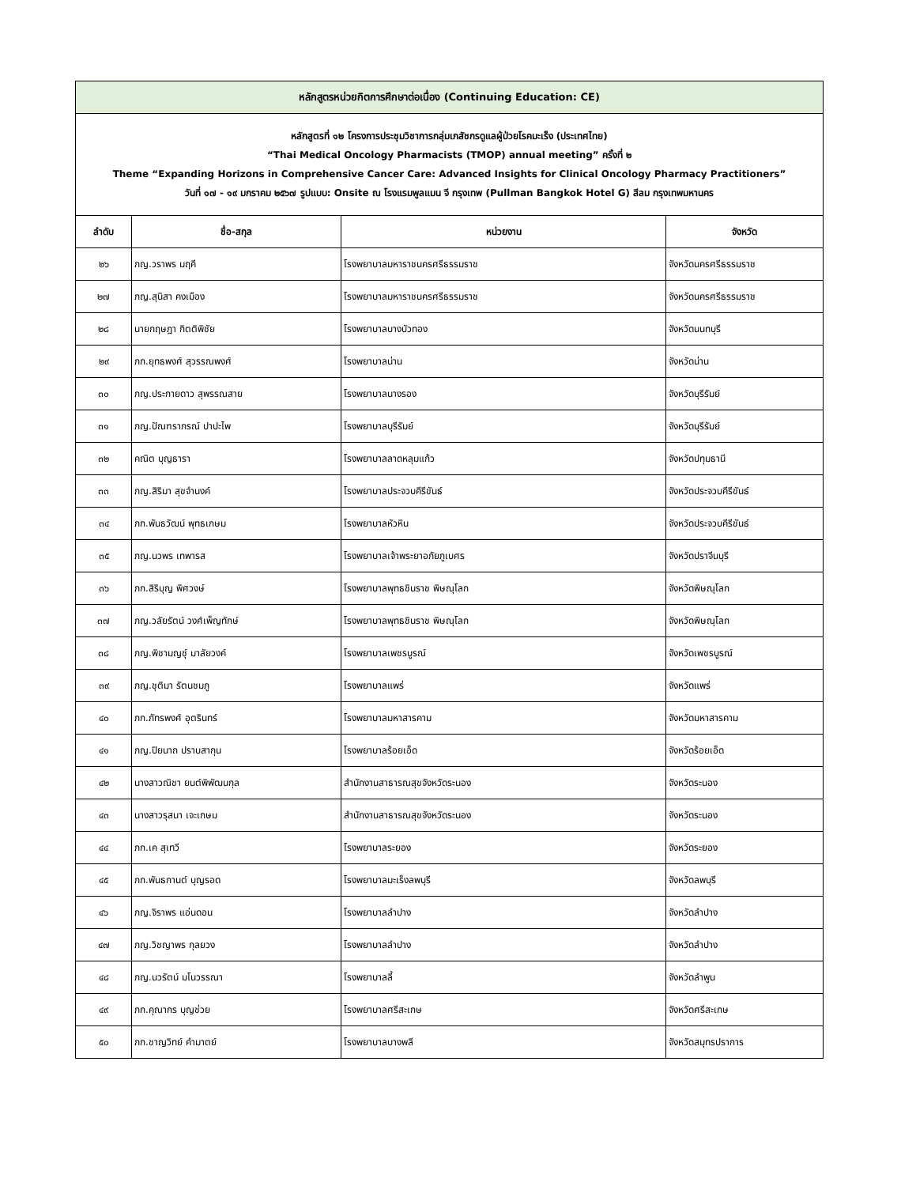| หลักสูตรหน่วยกิตการศึกษาต่อเนื่อง (Continuing Education: CE) | | | |
| หลักสูตรที่ ๑๒ โครงการประชุมวิชาการกลุ่มเภสัชกรดูแลผู้ป่วยโรคมะเร็ง (ประเทศไทย) “Thai Medical Oncology Pharmacists (TMOP) annual meeting” ครั้งที่ ๒ Theme “Expanding Horizons in Comprehensive Cancer Care: Advanced Insights for Clinical Oncology Pharmacy Practitioners” วันที่ ๑๗ - ๑๙ มกราคม ๒๕๖๗ รูปแบบ: Onsite ณ โรงแรมพูลแมน จี กรุงเทพ (Pullman Bangkok Hotel G) สีลม กรุงเทพมหานคร | | | |
| ลำดับ | ชื่อ-สกุล | หน่วยงาน | จังหวัด |
| ๒๖ | ภญ.วราพร มฤคี | โรงพยาบาลมหาราชนครศรีธรรมราช | จังหวัดนครศรีธรรมราช |
| ๒๗ | ภญ.สุนิสา คงเมือง | โรงพยาบาลมหาราชนครศรีธรรมราช | จังหวัดนครศรีธรรมราช |
| ๒๘ | นายกฤษฎา กิตติพิชัย | โรงพยาบาลบางบัวทอง | จังหวัดนนทบุรี |
| ๒๙ | ภก.ยุทธพงศ์ สุวรรณพงศ์ | โรงพยาบาลน่าน | จังหวัดน่าน |
| ๓๐ | ภญ.ประกายดาว สุพรรณสาย | โรงพยาบาลนางรอง | จังหวัดบุรีรัมย์ |
| ๓๑ | ภญ.ปัณฑราภรณ์ ปาปะไพ | โรงพยาบาลบุรีรัมย์ | จังหวัดบุรีรัมย์ |
| ๓๒ | คณิต บุญธารา | โรงพยาบาลลาดหลุมแก้ว | จังหวัดปทุมธานี |
| ๓๓ | ภญ.สิริมา สุขจำนงค์ | โรงพยาบาลประจวบคีรีขันธ์ | จังหวัดประจวบคีรีขันธ์ |
| ๓๔ | ภก.พันธวัฒน์ พุทธเกษม | โรงพยาบาลหัวหิน | จังหวัดประจวบคีรีขันธ์ |
| ๓๕ | ภญ.นวพร เทพารส | โรงพยาบาลเจ้าพระยาอภัยภูเบศร | จังหวัดปราจีนบุรี |
| ๓๖ | ภก.สิริบุญ พิศวงษ์ | โรงพยาบาลพุทธชินราช พิษณุโลก | จังหวัดพิษณุโลก |
| ๓๗ | ภญ.วลัยรัตน์ วงศ์เพ็ญทักษ์ | โรงพยาบาลพุทธชินราช พิษณุโลก | จังหวัดพิษณุโลก |
| ๓๘ | ภญ.พิชามญชุ์ มาลัยวงค์ | โรงพยาบาลเพชรบูรณ์ | จังหวัดเพชรบูรณ์ |
| ๓๙ | ภญ.ชุติมา รัตนชมภู | โรงพยาบาลแพร่ | จังหวัดแพร่ |
| ๔๐ | ภก.ภัทรพงศ์ อุตรินทร์ | โรงพยาบาลมหาสารคาม | จังหวัดมหาสารคาม |
| ๔๑ | ภญ.ปิยนาถ ปราบสากุน | โรงพยาบาลร้อยเอ็ด | จังหวัดร้อยเอ็ด |
| ๔๒ | นางสาวณิชา ยนต์พิพัฒนกุล | สำนักงานสาธารณสุขจังหวัดระนอง | จังหวัดระนอง |
| ๔๓ | นางสาวรุสนา เจะเกษม | สำนักงานสาธารณสุขจังหวัดระนอง | จังหวัดระนอง |
| ๔๔ | ภก.เค สุเทวี | โรงพยาบาลระยอง | จังหวัดระยอง |
| ๔๕ | ภก.พันธกานต์ บุญรอด | โรงพยาบาลมะเร็งลพบุรี | จังหวัดลพบุรี |
| ๔๖ | ภญ.จิราพร แอ่นดอน | โรงพยาบาลลำปาง | จังหวัดลำปาง |
| ๔๗ | ภญ.วิชญาพร กุลยวง | โรงพยาบาลลำปาง | จังหวัดลำปาง |
| ๔๘ | ภญ.นวรัตน์ มโนวรรณา | โรงพยาบาลลี้ | จังหวัดลำพูน |
| ๔๙ | ภก.คุณากร บุญช่วย | โรงพยาบาลศรีสะเกษ | จังหวัดศรีสะเกษ |
| ๕๐ | ภก.ชาญวิทย์ คำมาตย์ | โรงพยาบาลบางพลี | จังหวัดสมุทรปราการ |